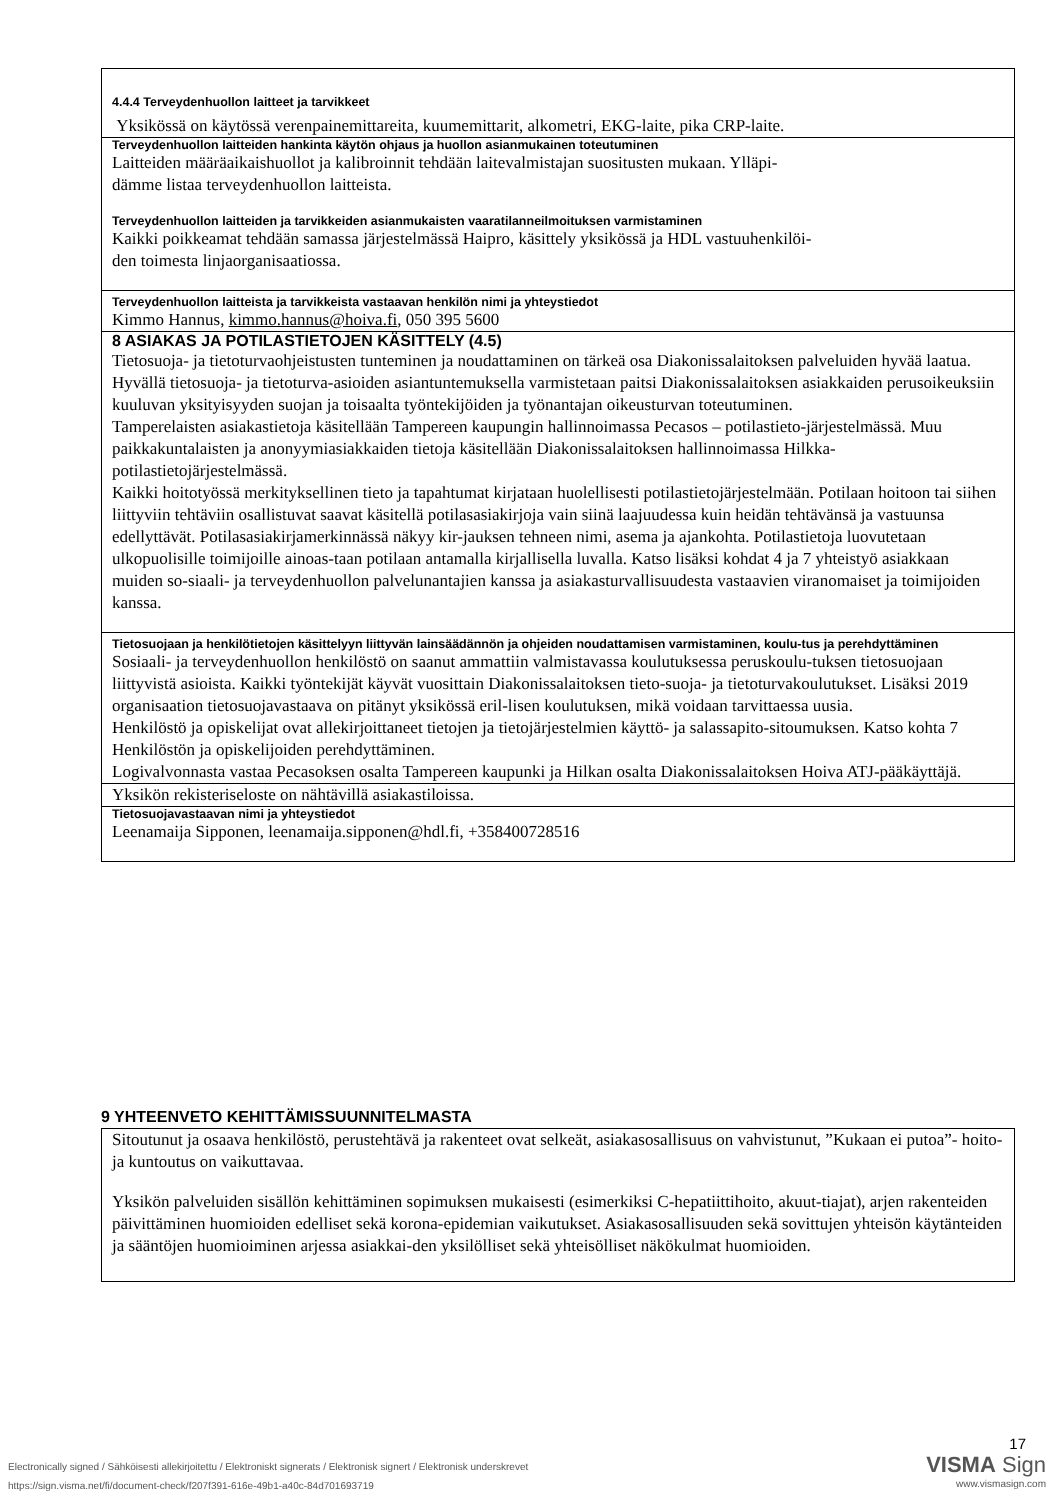4.4.4 Terveydenhuollon laitteet ja tarvikkeet
Yksikössä on käytössä verenpainemittareita, kuumemittarit, alkometri, EKG-laite, pika CRP-laite.
Terveydenhuollon laitteiden hankinta käytön ohjaus ja huollon asianmukainen toteutuminen
Laitteiden määräaikaishuollot ja kalibroinnit tehdään laitevalmistajan suositusten mukaan. Ylläpi-
dämme listaa terveydenhuollon laitteista.
Terveydenhuollon laitteiden ja tarvikkeiden asianmukaisten vaaratilanneilmoituksen varmistaminen
Kaikki poikkeamat tehdään samassa järjestelmässä Haipro, käsittely yksikössä ja HDL vastuuhenkilöi-
den toimesta linjaorganisaatiossa.
Terveydenhuollon laitteista ja tarvikkeista vastaavan henkilön nimi ja yhteystiedot
Kimmo Hannus, kimmo.hannus@hoiva.fi, 050 395 5600
8 ASIAKAS JA POTILASTIETOJEN KÄSITTELY (4.5)
Tietosuoja- ja tietoturvaohjeistusten tunteminen ja noudattaminen on tärkeä osa Diakonissalaitoksen palveluiden hyvää laatua. Hyvällä tietosuoja- ja tietoturva-asioiden asiantuntemuksella varmistetaan paitsi Diakonissalaitoksen asiakkaiden perusoikeuksiin kuuluvan yksityisyyden suojan ja toisaalta työntekijöiden ja työnantajan oikeusturvan toteutuminen.
Tamperelaisten asiakastietoja käsitellään Tampereen kaupungin hallinnoimassa Pecasos – potilastieto-järjestelmässä. Muu paikkakuntalaisten ja anonyymiasiakkaiden tietoja käsitellään Diakonissalaitoksen hallinnoimassa Hilkka-potilastietojärjestelmässä.
Kaikki hoitotyössä merkityksellinen tieto ja tapahtumat kirjataan huolellisesti potilastietojärjestelmään. Potilaan hoitoon tai siihen liittyviin tehtäviin osallistuvat saavat käsitellä potilasasiakirjoja vain siinä laajuudessa kuin heidän tehtävänsä ja vastuunsa edellyttävät. Potilasasiakirjamerkinnässä näkyy kir-jauksen tehneen nimi, asema ja ajankohta. Potilastietoja luovutetaan ulkopuolisille toimijoille ainoas-taan potilaan antamalla kirjallisella luvalla. Katso lisäksi kohdat 4 ja 7 yhteistyö asiakkaan muiden so-siaali- ja terveydenhuollon palvelunantajien kanssa ja asiakasturvallisuudesta vastaavien viranomaiset ja toimijoiden kanssa.
Tietosuojaan ja henkilötietojen käsittelyyn liittyvän lainsäädännön ja ohjeiden noudattamisen varmistaminen, koulu-tus ja perehdyttäminen
Sosiaali- ja terveydenhuollon henkilöstö on saanut ammattiin valmistavassa koulutuksessa peruskoulu-tuksen tietosuojaan liittyvistä asioista. Kaikki työntekijät käyvät vuosittain Diakonissalaitoksen tieto-suoja- ja tietoturvakoulutukset. Lisäksi 2019 organisaation tietosuojavastaava on pitänyt yksikössä eril-lisen koulutuksen, mikä voidaan tarvittaessa uusia.
Henkilöstö ja opiskelijat ovat allekirjoittaneet tietojen ja tietojärjestelmien käyttö- ja salassapito-sitoumuksen. Katso kohta 7 Henkilöstön ja opiskelijoiden perehdyttäminen.
Logivalvonnasta vastaa Pecasoksen osalta Tampereen kaupunki ja Hilkan osalta Diakonissalaitoksen Hoiva ATJ-pääkäyttäjä.
Yksikön rekisteriseloste on nähtävillä asiakastiloissa.
Tietosuojavastaavan nimi ja yhteystiedot
Leenamaija Sipponen, leenamaija.sipponen@hdl.fi, +358400728516
9 YHTEENVETO KEHITTÄMISSUUNNITELMASTA
Sitoutunut ja osaava henkilöstö, perustehtävä ja rakenteet ovat selkeät, asiakasosallisuus on vahvistunut, ”Kukaan ei putoa”- hoito- ja kuntoutus on vaikuttavaa.
Yksikön palveluiden sisällön kehittäminen sopimuksen mukaisesti (esimerkiksi C-hepatiittihoito, akuut-tiajat), arjen rakenteiden päivittäminen huomioiden edelliset sekä korona-epidemian vaikutukset. Asiakasosallisuuden sekä sovittujen yhteisön käytänteiden ja sääntöjen huomioiminen arjessa asiakkai-den yksilölliset sekä yhteisölliset näkökulmat huomioiden.
Electronically signed / Sähköisesti allekirjoitettu / Elektroniskt signerats / Elektronisk signert / Elektronisk underskrevet
https://sign.visma.net/fi/document-check/f207f391-616e-49b1-a40c-84d701693719
17
VISMA Sign
www.vismasign.com